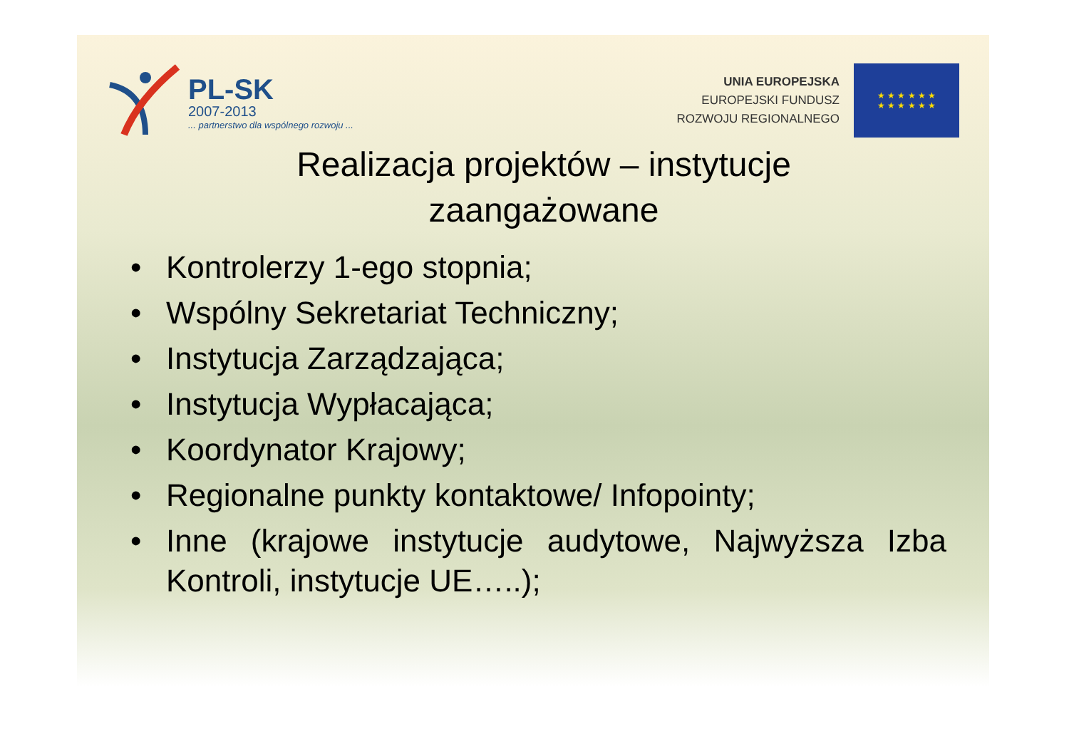PL-SK
2007-2013
... partnerstwo dla wspólnego rozwoju ...
UNIA EUROPEJSKA
EUROPEJSKI FUNDUSZ
ROZWOJU REGIONALNEGO
★ ★ ★ ★ ★ ★
★ ★ ★ ★ ★ ★
Realizacja projektów – instytucje zaangażowane
• Kontrolerzy 1-ego stopnia;
• Wspólny Sekretariat Techniczny;
• Instytucja Zarządzająca;
• Instytucja Wypłacająca;
• Koordynator Krajowy;
• Regionalne punkty kontaktowe/ Infopointy;
• Inne (krajowe instytucje audytowe, Najwyższa Izba Kontroli, instytucje UE…..);